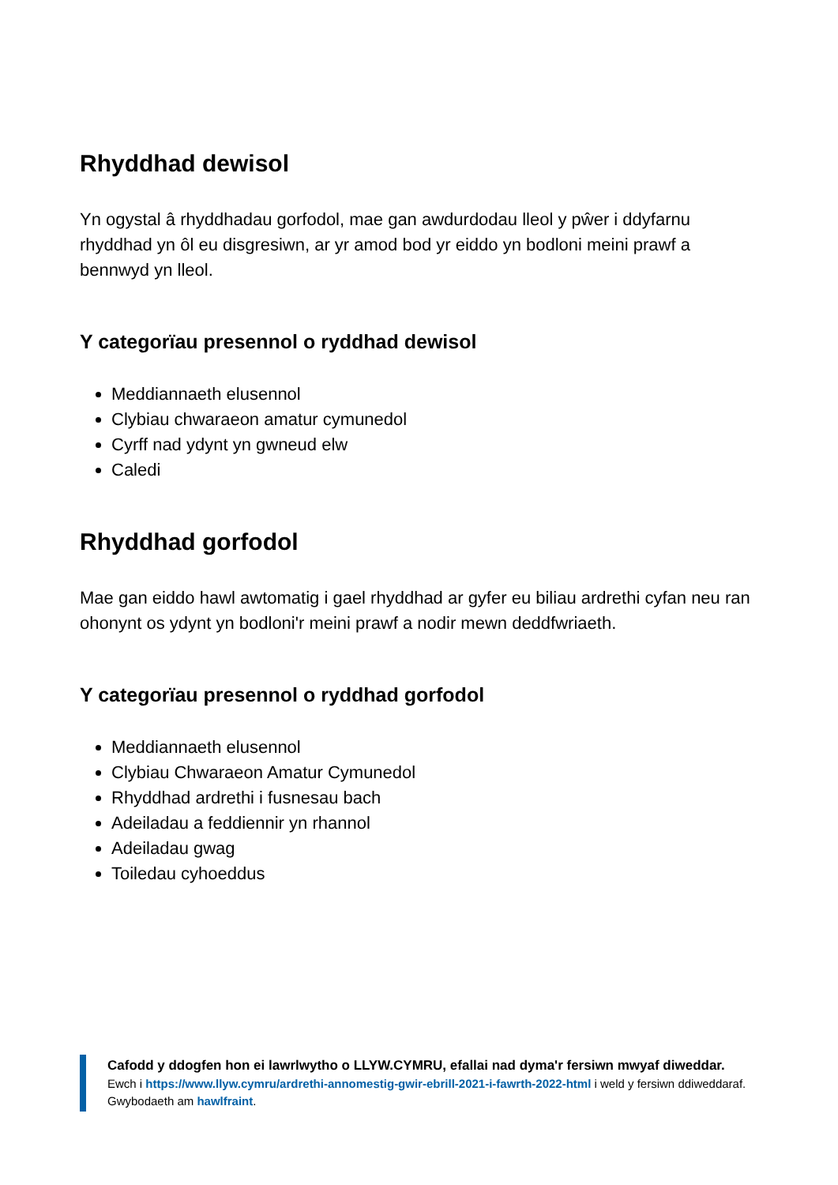Rhyddhad dewisol
Yn ogystal â rhyddhadau gorfodol, mae gan awdurdodau lleol y pŵer i ddyfarnu rhyddhad yn ôl eu disgresiwn, ar yr amod bod yr eiddo yn bodloni meini prawf a bennwyd yn lleol.
Y categorïau presennol o ryddhad dewisol
Meddiannaeth elusennol
Clybiau chwaraeon amatur cymunedol
Cyrff nad ydynt yn gwneud elw
Caledi
Rhyddhad gorfodol
Mae gan eiddo hawl awtomatig i gael rhyddhad ar gyfer eu biliau ardrethi cyfan neu ran ohonynt os ydynt yn bodloni'r meini prawf a nodir mewn deddfwriaeth.
Y categorïau presennol o ryddhad gorfodol
Meddiannaeth elusennol
Clybiau Chwaraeon Amatur Cymunedol
Rhyddhad ardrethi i fusnesau bach
Adeiladau a feddiennir yn rhannol
Adeiladau gwag
Toiledau cyhoeddus
Cafodd y ddogfen hon ei lawrlwytho o LLYW.CYMRU, efallai nad dyma'r fersiwn mwyaf diweddar.
Ewch i https://www.llyw.cymru/ardrethi-annomestig-gwir-ebrill-2021-i-fawrth-2022-html i weld y fersiwn ddiweddaraf.
Gwybodaeth am hawlfraint.